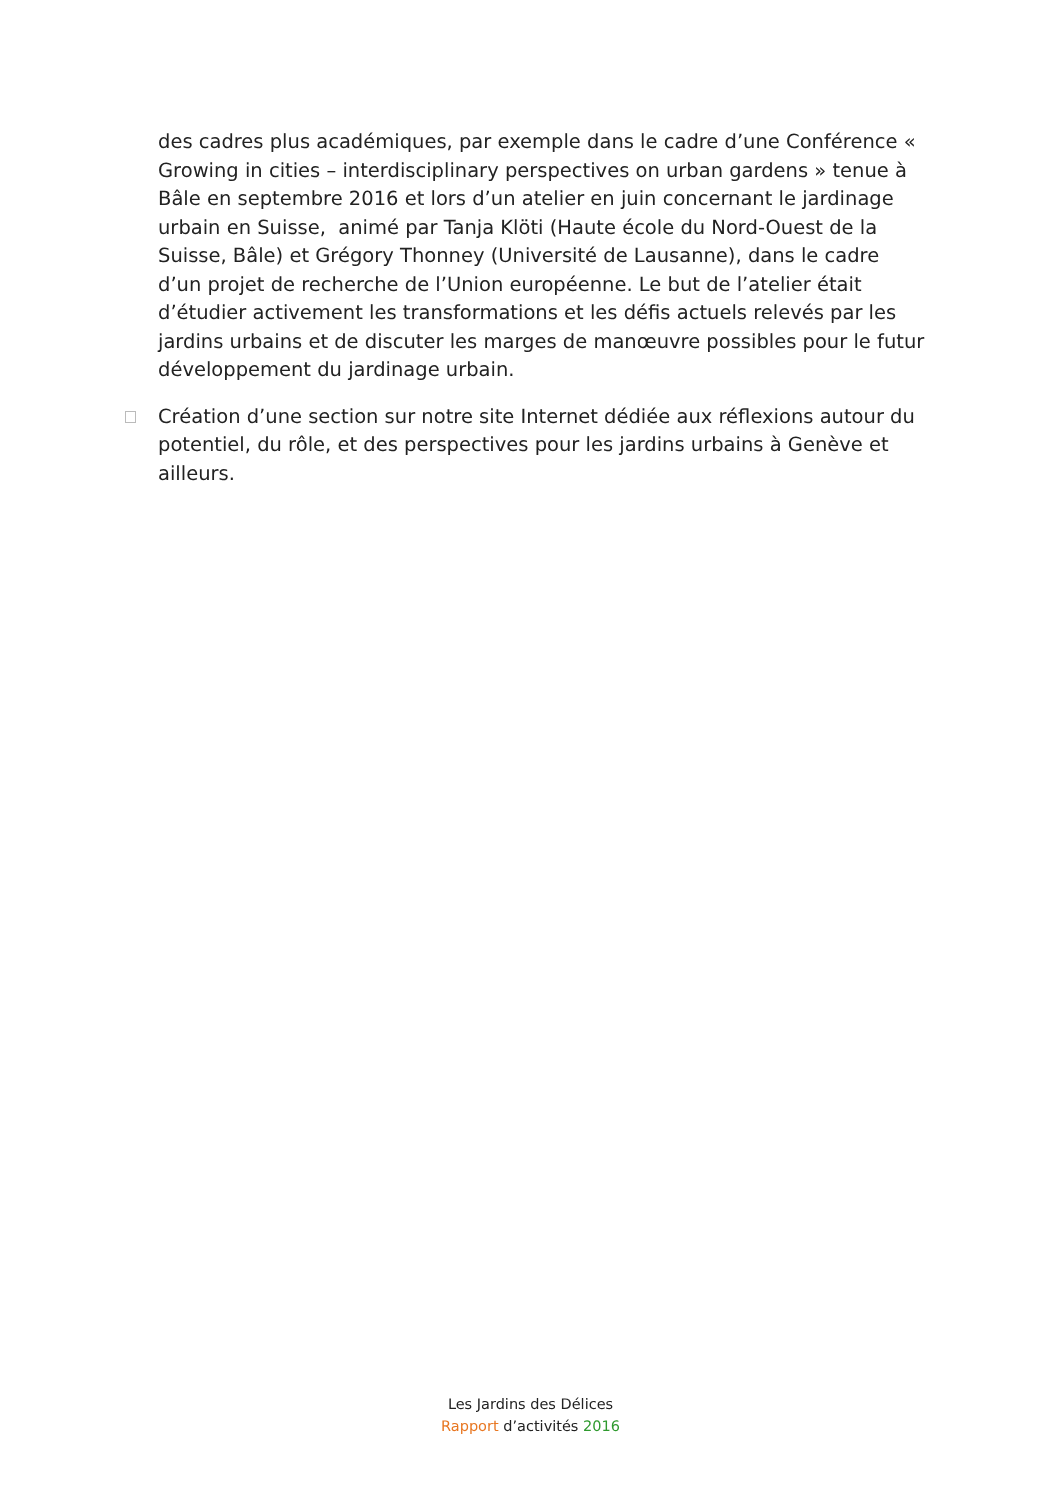des cadres plus académiques, par exemple dans le cadre d’une Conférence « Growing in cities – interdisciplinary perspectives on urban gardens » tenue à Bâle en septembre 2016 et lors d’un atelier en juin concernant le jardinage urbain en Suisse, animé par Tanja Klöti (Haute école du Nord-Ouest de la Suisse, Bâle) et Grégory Thonney (Université de Lausanne), dans le cadre d’un projet de recherche de l’Union européenne. Le but de l’atelier était d’étudier activement les transformations et les défis actuels relevés par les jardins urbains et de discuter les marges de manœuvre possibles pour le futur développement du jardinage urbain.
Création d’une section sur notre site Internet dédiée aux réflexions autour du potentiel, du rôle, et des perspectives pour les jardins urbains à Genève et ailleurs.
Les Jardins des Délices
Rapport d’activités 2016